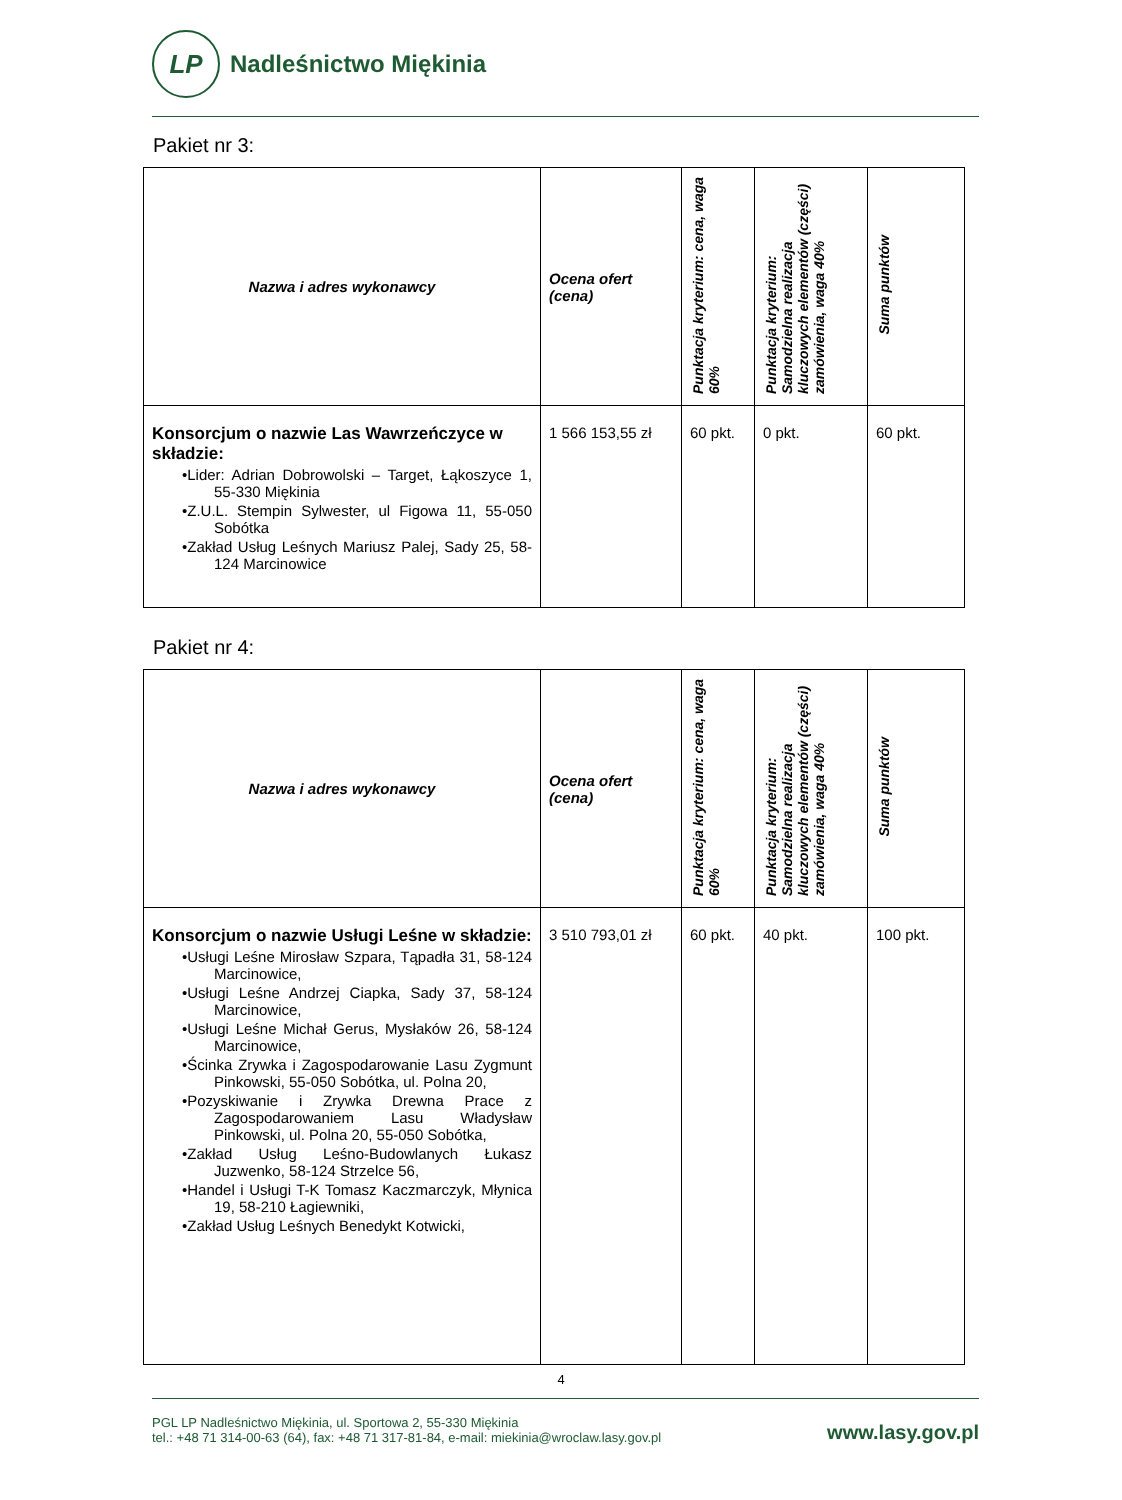LP
Nadleśnictwo Miękinia
Pakiet nr 3:
| Nazwa i adres wykonawcy | Ocena ofert (cena) | Punktacja kryterium: cena, waga 60% | Punktacja kryterium: Samodzielna realizacja kluczowych elementów (części) zamówienia, waga 40% | Suma punktów |
| --- | --- | --- | --- | --- |
| Konsorcjum o nazwie Las Wawrzeńczyce w składzie: •Lider: Adrian Dobrowolski – Target, Łąkoszyce 1, 55-330 Miękinia •Z.U.L. Stempin Sylwester, ul Figowa 11, 55-050 Sobótka •Zakład Usług Leśnych Mariusz Palej, Sady 25, 58-124 Marcinowice | 1 566 153,55 zł | 60 pkt. | 0 pkt. | 60 pkt. |
Pakiet nr 4:
| Nazwa i adres wykonawcy | Ocena ofert (cena) | Punktacja kryterium: cena, waga 60% | Punktacja kryterium: Samodzielna realizacja kluczowych elementów (części) zamówienia, waga 40% | Suma punktów |
| --- | --- | --- | --- | --- |
| Konsorcjum o nazwie Usługi Leśne w składzie: •Usługi Leśne Mirosław Szpara, Tąpadła 31, 58-124 Marcinowice, •Usługi Leśne Andrzej Ciapka, Sady 37, 58-124 Marcinowice, •Usługi Leśne Michał Gerus, Mysłaków 26, 58-124 Marcinowice, •Ścinka Zrywka i Zagospodarowanie Lasu Zygmunt Pinkowski, 55-050 Sobótka, ul. Polna 20, •Pozyskiwanie i Zrywka Drewna Prace z Zagospodarowaniem Lasu Władysław Pinkowski, ul. Polna 20, 55-050 Sobótka, •Zakład Usług Leśno-Budowlanych Łukasz Juzwenko, 58-124 Strzelce 56, •Handel i Usługi T-K Tomasz Kaczmarczyk, Młynica 19, 58-210 Łagiewniki, •Zakład Usług Leśnych Benedykt Kotwicki, | 3 510 793,01 zł | 60 pkt. | 40 pkt. | 100 pkt. |
4
PGL LP Nadleśnictwo Miękinia, ul. Sportowa 2, 55-330 Miękinia
tel.: +48 71 314-00-63 (64), fax: +48 71 317-81-84, e-mail: miekinia@wroclaw.lasy.gov.pl
www.lasy.gov.pl